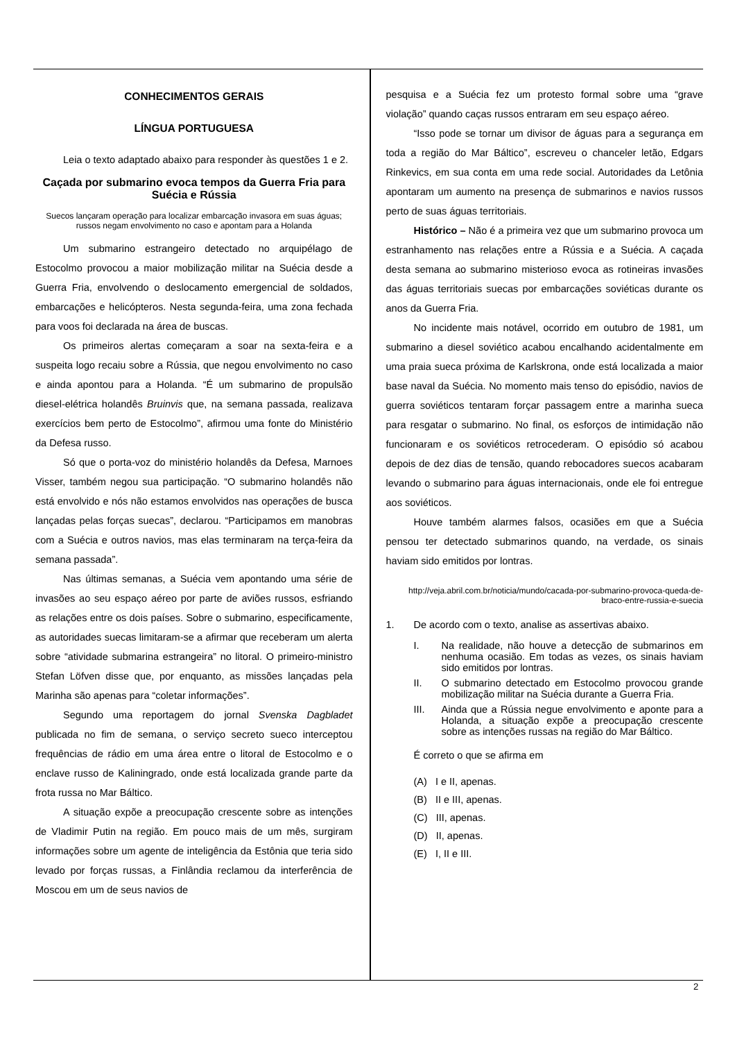CONHECIMENTOS GERAIS
LÍNGUA PORTUGUESA
Leia o texto adaptado abaixo para responder às questões 1 e 2.
Caçada por submarino evoca tempos da Guerra Fria para Suécia e Rússia
Suecos lançaram operação para localizar embarcação invasora em suas águas; russos negam envolvimento no caso e apontam para a Holanda
Um submarino estrangeiro detectado no arquipélago de Estocolmo provocou a maior mobilização militar na Suécia desde a Guerra Fria, envolvendo o deslocamento emergencial de soldados, embarcações e helicópteros. Nesta segunda-feira, uma zona fechada para voos foi declarada na área de buscas.
Os primeiros alertas começaram a soar na sexta-feira e a suspeita logo recaiu sobre a Rússia, que negou envolvimento no caso e ainda apontou para a Holanda. “É um submarino de propulsão diesel-elétrica holandês Bruinvis que, na semana passada, realizava exercícios bem perto de Estocolmo”, afirmou uma fonte do Ministério da Defesa russo.
Só que o porta-voz do ministério holandês da Defesa, Marnoes Visser, também negou sua participação. “O submarino holandês não está envolvido e nós não estamos envolvidos nas operações de busca lançadas pelas forças suecas”, declarou. “Participamos em manobras com a Suécia e outros navios, mas elas terminaram na terça-feira da semana passada”.
Nas últimas semanas, a Suécia vem apontando uma série de invasões ao seu espaço aéreo por parte de aviões russos, esfriando as relações entre os dois países. Sobre o submarino, especificamente, as autoridades suecas limitaram-se a afirmar que receberam um alerta sobre “atividade submarina estrangeira” no litoral. O primeiro-ministro Stefan Löfven disse que, por enquanto, as missões lançadas pela Marinha são apenas para “coletar informações”.
Segundo uma reportagem do jornal Svenska Dagbladet publicada no fim de semana, o serviço secreto sueco interceptou frequências de rádio em uma área entre o litoral de Estocolmo e o enclave russo de Kaliningrado, onde está localizada grande parte da frota russa no Mar Báltico.
A situação expõe a preocupação crescente sobre as intenções de Vladimir Putin na região. Em pouco mais de um mês, surgiram informações sobre um agente de inteligência da Estônia que teria sido levado por forças russas, a Finlândia reclamou da interferência de Moscou em um de seus navios de
pesquisa e a Suécia fez um protesto formal sobre uma “grave violação” quando caças russos entraram em seu espaço aéreo.
“Isso pode se tornar um divisor de águas para a segurança em toda a região do Mar Báltico”, escreveu o chanceler letão, Edgars Rinkevics, em sua conta em uma rede social. Autoridades da Letônia apontaram um aumento na presença de submarinos e navios russos perto de suas águas territoriais.
Histórico – Não é a primeira vez que um submarino provoca um estranhamento nas relações entre a Rússia e a Suécia. A caçada desta semana ao submarino misterioso evoca as rotineiras invasões das águas territoriais suecas por embarcações soviéticas durante os anos da Guerra Fria.
No incidente mais notável, ocorrido em outubro de 1981, um submarino a diesel soviético acabou encalhando acidentalmente em uma praia sueca próxima de Karlskrona, onde está localizada a maior base naval da Suécia. No momento mais tenso do episódio, navios de guerra soviéticos tentaram forçar passagem entre a marinha sueca para resgatar o submarino. No final, os esforços de intimidação não funcionaram e os soviéticos retrocederam. O episódio só acabou depois de dez dias de tensão, quando rebocadores suecos acabaram levando o submarino para águas internacionais, onde ele foi entregue aos soviéticos.
Houve também alarmes falsos, ocasiões em que a Suécia pensou ter detectado submarinos quando, na verdade, os sinais haviam sido emitidos por lontras.
http://veja.abril.com.br/noticia/mundo/cacada-por-submarino-provoca-queda-de-braco-entre-russia-e-suecia
1. De acordo com o texto, analise as assertivas abaixo.
I. Na realidade, não houve a detecção de submarinos em nenhuma ocasião. Em todas as vezes, os sinais haviam sido emitidos por lontras.
II. O submarino detectado em Estocolmo provocou grande mobilização militar na Suécia durante a Guerra Fria.
III. Ainda que a Rússia negue envolvimento e aponte para a Holanda, a situação expõe a preocupação crescente sobre as intenções russas na região do Mar Báltico.
É correto o que se afirma em
(A) I e II, apenas.
(B) II e III, apenas.
(C) III, apenas.
(D) II, apenas.
(E) I, II e III.
2